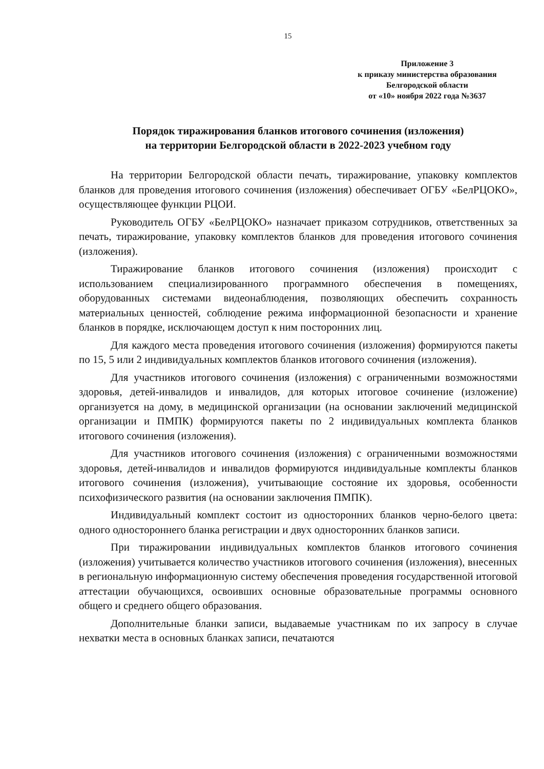15
Приложение 3
к приказу министерства образования
Белгородской области
от «10» ноября 2022 года №3637
Порядок тиражирования бланков итогового сочинения (изложения)
на территории Белгородской области в 2022-2023 учебном году
На территории Белгородской области печать, тиражирование, упаковку комплектов бланков для проведения итогового сочинения (изложения) обеспечивает ОГБУ «БелРЦОКО», осуществляющее функции РЦОИ.
Руководитель ОГБУ «БелРЦОКО» назначает приказом сотрудников, ответственных за печать, тиражирование, упаковку комплектов бланков для проведения итогового сочинения (изложения).
Тиражирование бланков итогового сочинения (изложения) происходит с использованием специализированного программного обеспечения в помещениях, оборудованных системами видеонаблюдения, позволяющих обеспечить сохранность материальных ценностей, соблюдение режима информационной безопасности и хранение бланков в порядке, исключающем доступ к ним посторонних лиц.
Для каждого места проведения итогового сочинения (изложения) формируются пакеты по 15, 5 или 2 индивидуальных комплектов бланков итогового сочинения (изложения).
Для участников итогового сочинения (изложения) с ограниченными возможностями здоровья, детей-инвалидов и инвалидов, для которых итоговое сочинение (изложение) организуется на дому, в медицинской организации (на основании заключений медицинской организации и ПМПК) формируются пакеты по 2 индивидуальных комплекта бланков итогового сочинения (изложения).
Для участников итогового сочинения (изложения) с ограниченными возможностями здоровья, детей-инвалидов и инвалидов формируются индивидуальные комплекты бланков итогового сочинения (изложения), учитывающие состояние их здоровья, особенности психофизического развития (на основании заключения ПМПК).
Индивидуальный комплект состоит из односторонних бланков черно-белого цвета: одного одностороннего бланка регистрации и двух односторонних бланков записи.
При тиражировании индивидуальных комплектов бланков итогового сочинения (изложения) учитывается количество участников итогового сочинения (изложения), внесенных в региональную информационную систему обеспечения проведения государственной итоговой аттестации обучающихся, освоивших основные образовательные программы основного общего и среднего общего образования.
Дополнительные бланки записи, выдаваемые участникам по их запросу в случае нехватки места в основных бланках записи, печатаются